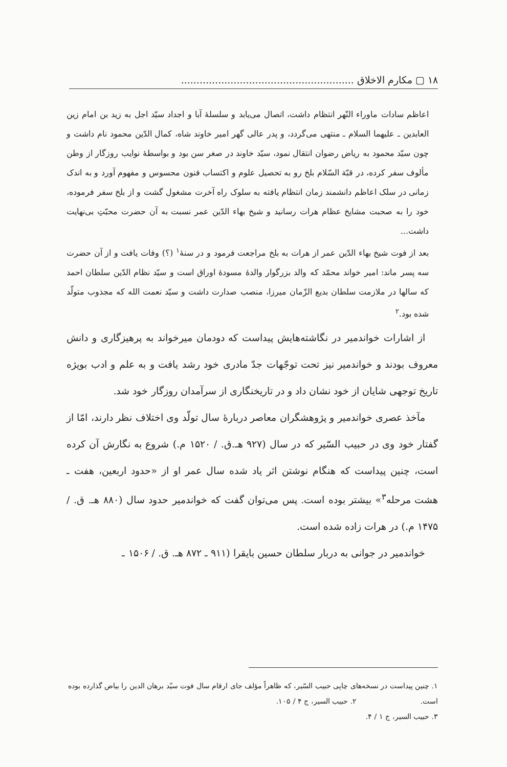۱۸ ▢ مکارم الاخلاق ........................................................
اعاظم سادات ماوراء النّهر انتظام داشت، اتصال می‌یابد و سلسلهٔ آبا و اجداد سیّد اجل به زید بن امام زین العابدین ـ علیهما السلام ـ منتهی می‌گردد، و پدر عالی گهر امیر خاوند شاه، کمال الدّین محمود نام داشت و چون سیّد محمود به ریاض رضوان انتقال نمود، سیّد خاوند در صغر سن بود و بواسطهٔ نوایب روزگار از وطن مألوف سفر کرده، در قبّة السّلام بلخ رو به تحصیل علوم و اکتساب فنون محسوس و مفهوم آورد و به اندک زمانی در سلک اعاظم دانشمند زمان انتظام یافته به سلوک راه آخرت مشغول گشت و از بلخ سفر فرموده، خود را به صحبت مشایخ عظام هرات رسانید و شیخ بهاء الدّین عمر نسبت به آن حضرت محبّتِ بی‌نهایت داشت...
بعد از فوت شیخ بهاء الدّین عمر از هرات به بلخ مراجعت فرمود و در سنهٔ<sup>۱</sup> (؟) وفات یافت و از آن حضرت سه پسر ماند: امیر خواند محمّد که والد بزرگوار والدهٔ مسودهٔ اوراق است و سیّد نظام الدّین سلطان احمد که سالها در ملازمت سلطان بدیع الزّمان میرزا، منصب صدارت داشت و سیّد نعمت الله که مجذوب متولّد شده بود.<sup>۲</sup>
از اشارات خواندمیر در نگاشته‌هایش پیداست که دودمان میرخواند به پرهیزگاری و دانش معروف بودند و خواندمیر نیز تحت توجّهات جدّ مادری خود رشد یافت و به علم و ادب بویژه تاریخ توجهی شایان از خود نشان داد و در تاریخنگاری از سرآمدان روزگار خود شد.
مآخذ عصری خواندمیر و پژوهشگران معاصر دربارهٔ سال تولّد وی اختلاف نظر دارند، امّا از گفتار خود وی در حبیب السّیر که در سال (۹۲۷ هـ.ق. / ۱۵۲۰ م.) شروع به نگارش آن کرده است، چنین پیداست که هنگام نوشتن اثر یاد شده سال عمر او از «حدود اربعین، هفت ـ هشت مرحله<sup>۳</sup>» بیشتر بوده است. پس می‌توان گفت که خواندمیر حدود سال (۸۸۰ هـ. ق. / ۱۴۷۵ م.) در هرات زاده شده است.
خواندمیر در جوانی به دربار سلطان حسین بایقرا (۹۱۱ ـ ۸۷۲ هـ. ق. / ۱۵۰۶ ـ
۱. چنین پیداست در نسخه‌های چاپی حبیب السّیر، که ظاهراً مؤلف جای ارقام سال فوت سیّد برهان الدین را بیاض گذارده بوده است. ۲. حبیب السیر، ج ۴ / ۱۰۵.
۳. حبیب السیر، ج ۱ / ۴.